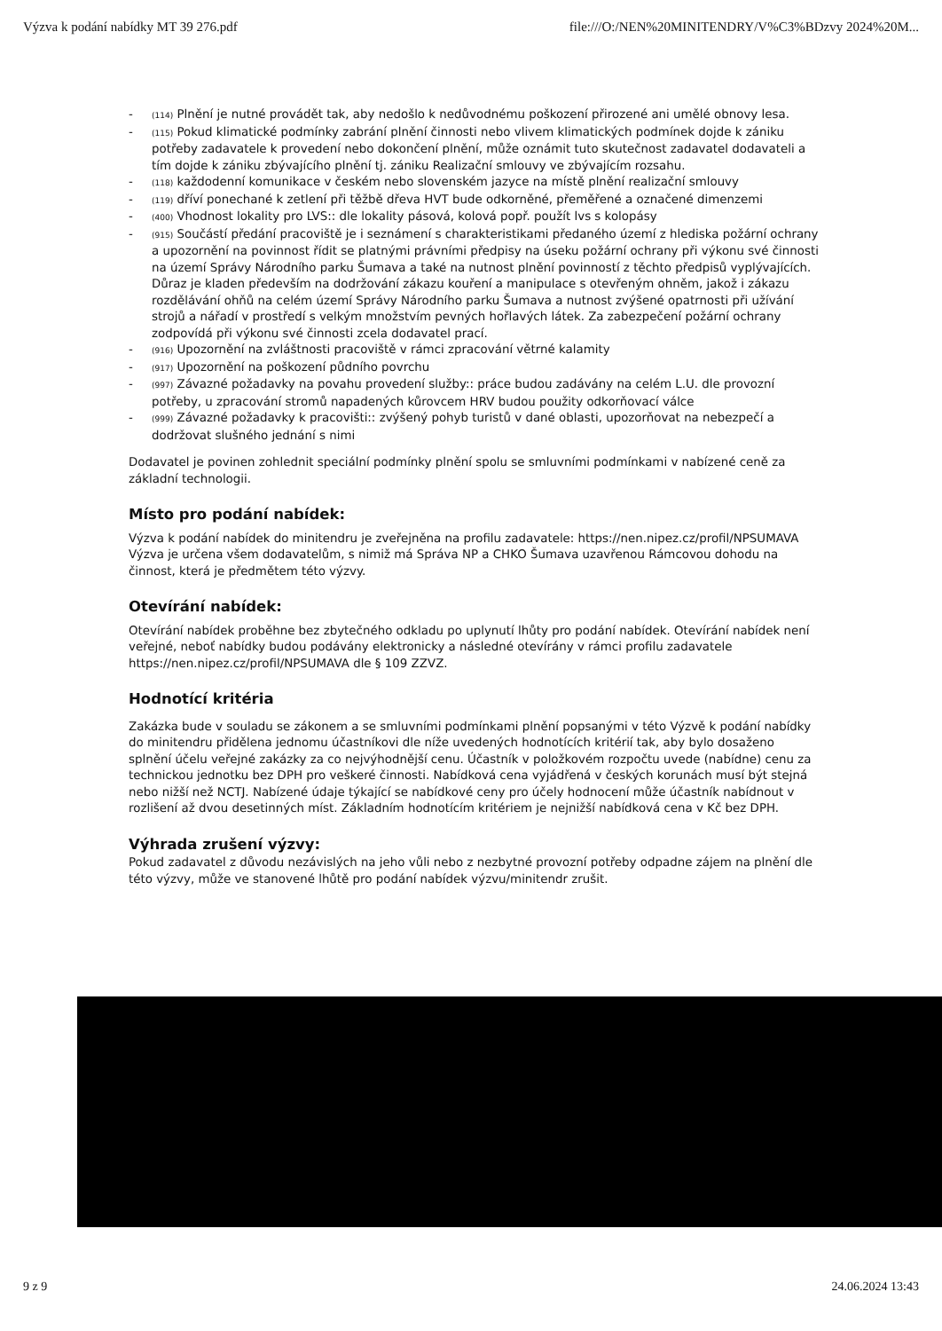Výzva k podání nabídky MT 39 276.pdf file:///O:/NEN%20MINITENDRY/V%C3%BDzvy 2024%20M...
- (114) Plnění je nutné provádět tak, aby nedošlo k nedůvodnému poškození přirozené ani umělé obnovy lesa.
- (115) Pokud klimatické podmínky zabrání plnění činnosti nebo vlivem klimatických podmínek dojde k zániku potřeby zadavatele k provedení nebo dokončení plnění, může oznámit tuto skutečnost zadavatel dodavateli a tím dojde k zániku zbývajícího plnění tj. zániku Realizační smlouvy ve zbývajícím rozsahu.
- (118) každodenní komunikace v českém nebo slovenském jazyce na místě plnění realizační smlouvy
- (119) dříví ponechané k zetlení při těžbě dřeva HVT bude odkorněné, přeměřené a označené dimenzemi
- (400) Vhodnost lokality pro LVS:: dle lokality pásová, kolová popř. použít lvs s kolopásy
- (915) Součástí předání pracoviště je i seznámení s charakteristikami předaného území z hlediska požární ochrany a upozornění na povinnost řídit se platnými právními předpisy na úseku požární ochrany při výkonu své činnosti na území Správy Národního parku Šumava a také na nutnost plnění povinností z těchto předpisů vyplývajících. Důraz je kladen především na dodržování zákazu kouření a manipulace s otevřeným ohněm, jakož i zákazu rozdělávání ohňů na celém území Správy Národního parku Šumava a nutnost zvýšené opatrnosti při užívání strojů a nářadí v prostředí s velkým množstvím pevných hořlavých látek. Za zabezpečení požární ochrany zodpovídá při výkonu své činnosti zcela dodavatel prací.
- (916) Upozornění na zvláštnosti pracoviště v rámci zpracování větrné kalamity
- (917) Upozornění na poškození půdního povrchu
- (997) Závazné požadavky na povahu provedení služby:: práce budou zadávány na celém L.U. dle provozní potřeby, u zpracování stromů napadených kůrovcem HRV budou použity odkorňovací válce
- (999) Závazné požadavky k pracovišti:: zvýšený pohyb turistů v dané oblasti, upozorňovat na nebezpečí a dodržovat slušného jednání s nimi
Dodavatel je povinen zohlednit speciální podmínky plnění spolu se smluvními podmínkami v nabízené ceně za základní technologii.
Místo pro podání nabídek:
Výzva k podání nabídek do minitendru je zveřejněna na profilu zadavatele: https://nen.nipez.cz/profil/NPSUMAVA Výzva je určena všem dodavatelům, s nimiž má Správa NP a CHKO Šumava uzavřenou Rámcovou dohodu na činnost, která je předmětem této výzvy.
Otevírání nabídek:
Otevírání nabídek proběhne bez zbytečného odkladu po uplynutí lhůty pro podání nabídek. Otevírání nabídek není veřejné, neboť nabídky budou podávány elektronicky a následné otevírány v rámci profilu zadavatele https://nen.nipez.cz/profil/NPSUMAVA dle § 109 ZZVZ.
Hodnotící kritéria
Zakázka bude v souladu se zákonem a se smluvními podmínkami plnění popsanými v této Výzvě k podání nabídky do minitendru přidělena jednomu účastníkovi dle níže uvedených hodnotících kritérií tak, aby bylo dosaženo splnění účelu veřejné zakázky za co nejvýhodnější cenu. Účastník v položkovém rozpočtu uvede (nabídne) cenu za technickou jednotku bez DPH pro veškeré činnosti. Nabídková cena vyjádřená v českých korunách musí být stejná nebo nižší než NCTJ. Nabízené údaje týkající se nabídkové ceny pro účely hodnocení může účastník nabídnout v rozlišení až dvou desetinných míst. Základním hodnotícím kritériem je nejnižší nabídková cena v Kč bez DPH.
Výhrada zrušení výzvy:
Pokud zadavatel z důvodu nezávislých na jeho vůli nebo z nezbytné provozní potřeby odpadne zájem na plnění dle této výzvy, může ve stanovené lhůtě pro podání nabídek výzvu/minitendr zrušit.
9 z 9 24.06.2024 13:43